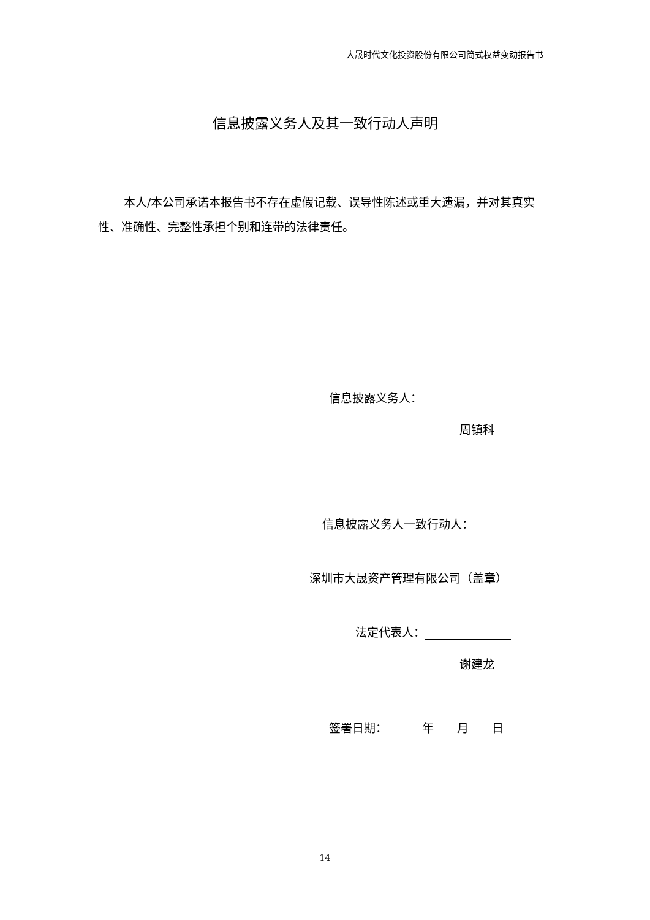大晟时代文化投资股份有限公司简式权益变动报告书
信息披露义务人及其一致行动人声明
本人/本公司承诺本报告书不存在虚假记载、误导性陈述或重大遗漏，并对其真实性、准确性、完整性承担个别和连带的法律责任。
信息披露义务人：
周镇科
信息披露义务人一致行动人：
深圳市大晟资产管理有限公司（盖章）
法定代表人：
谢建龙
签署日期：   年  月  日
14